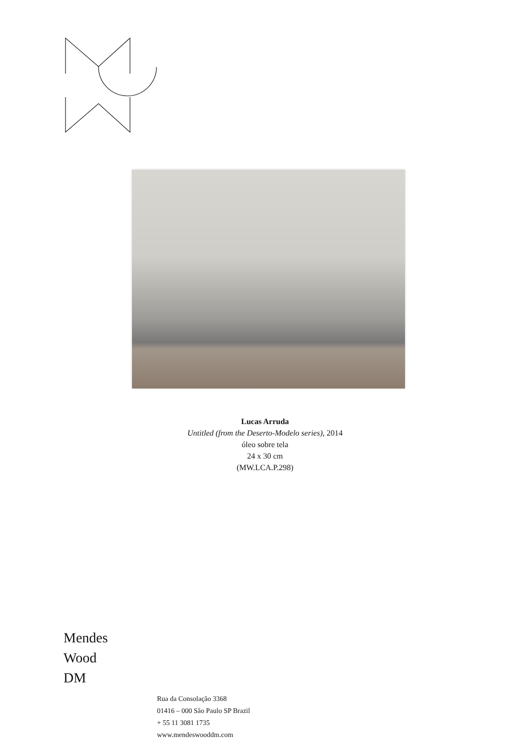Lucas Arruda
Untitled (from the Deserto-Modelo series), 2014
óleo sobre tela
24 x 30 cm
(MW.LCA.P.298)
Mendes
Wood
DM
Rua da Consolação 3368
01416 – 000 São Paulo SP Brazil
+ 55 11 3081 1735
www.mendeswooddm.com